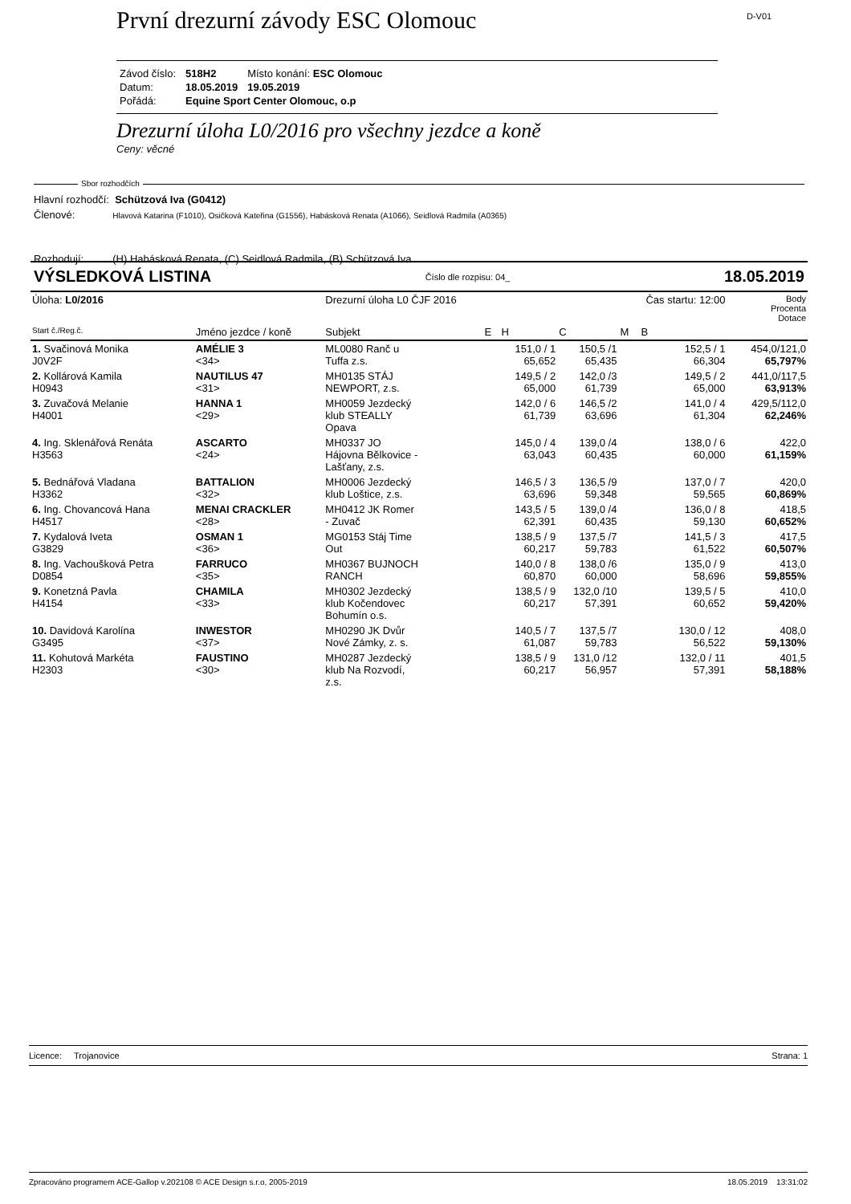První drezurní závody ESC Olomouc
D-V01
| Závod číslo: | 518H2 | Místo konání: ESC Olomouc |
| Datum: | 18.05.2019 | 19.05.2019 |
| Pořádá: | Equine Sport Center Olomouc, o.p | |
Drezurní úloha L0/2016 pro všechny jezdce a koně
Ceny: věcné
Sbor rozhodčích
Hlavní rozhodčí: Schützová Iva (G0412)
Členové: Hlavová Katarina (F1010), Osičková Kateřina (G1556), Habásková Renata (A1066), Seidlová Radmila (A0365)
Rozhodují: (H) Habásková Renata, (C) Seidlová Radmila, (B) Schützová Iva
VÝSLEDKOVÁ LISTINA Číslo dle rozpisu: 04_ 18.05.2019
| Úloha: L0/2016 | | Drezurní úloha L0 ČJF 2016 | | | | Čas startu: 12:00 | | | Body Procenta Dotace |
| --- | --- | --- | --- | --- | --- | --- | --- | --- | --- |
| Start č./Reg.č. | Jméno jezdce / koně | Subjekt | E | H | C | M | B | | |
| 1. Svačinová Monika J0V2F | AMÉLIE 3 <34> | ML0080 Ranč u Tuffa z.s. | | 151,0 / 1 65,652 | 150,5 /1 65,435 | | 152,5 / 1 66,304 | | 454,0/121,0 65,797% |
| 2. Kollárová Kamila H0943 | NAUTILUS 47 <31> | MH0135 STÁJ NEWPORT, z.s. | | 149,5 / 2 65,000 | 142,0 /3 61,739 | | 149,5 / 2 65,000 | | 441,0/117,5 63,913% |
| 3. Zuvačová Melanie H4001 | HANNA 1 <29> | MH0059 Jezdecký klub STEALLY Opava | | 142,0 / 6 61,739 | 146,5 /2 63,696 | | 141,0 / 4 61,304 | | 429,5/112,0 62,246% |
| 4. Ing. Sklenářová Renáta H3563 | ASCARTO <24> | MH0337 JO Hájovna Bělkovice - Lašťany, z.s. | | 145,0 / 4 63,043 | 139,0 /4 60,435 | | 138,0 / 6 60,000 | | 422,0 61,159% |
| 5. Bednářová Vladana H3362 | BATTALION <32> | MH0006 Jezdecký klub Loštice, z.s. | | 146,5 / 3 63,696 | 136,5 /9 59,348 | | 137,0 / 7 59,565 | | 420,0 60,869% |
| 6. Ing. Chovancová Hana H4517 | MENAI CRACKLER <28> | MH0412 JK Romer - Zuvač | | 143,5 / 5 62,391 | 139,0 /4 60,435 | | 136,0 / 8 59,130 | | 418,5 60,652% |
| 7. Kydalová Iveta G3829 | OSMAN 1 <36> | MG0153 Stáj Time Out | | 138,5 / 9 60,217 | 137,5 /7 59,783 | | 141,5 / 3 61,522 | | 417,5 60,507% |
| 8. Ing. Vachoušková Petra D0854 | FARRUCO <35> | MH0367 BUJNOCH RANCH | | 140,0 / 8 60,870 | 138,0 /6 60,000 | | 135,0 / 9 58,696 | | 413,0 59,855% |
| 9. Konetzná Pavla H4154 | CHAMILA <33> | MH0302 Jezdecký klub Kočendovec Bohumín o.s. | | 138,5 / 9 60,217 | 132,0 /10 57,391 | | 139,5 / 5 60,652 | | 410,0 59,420% |
| 10. Davidová Karolína G3495 | INWESTOR <37> | MH0290 JK Dvůr Nové Zámky, z. s. | | 140,5 / 7 61,087 | 137,5 /7 59,783 | | 130,0 / 12 56,522 | | 408,0 59,130% |
| 11. Kohutová Markéta H2303 | FAUSTINO <30> | MH0287 Jezdecký klub Na Rozvodí, z.s. | | 138,5 / 9 60,217 | 131,0 /12 56,957 | | 132,0 / 11 57,391 | | 401,5 58,188% |
Licence: Trojanovice Strana: 1
Zpracováno programem ACE-Gallop v.202108 © ACE Design s.r.o, 2005-2019 18.05.2019 13:31:02